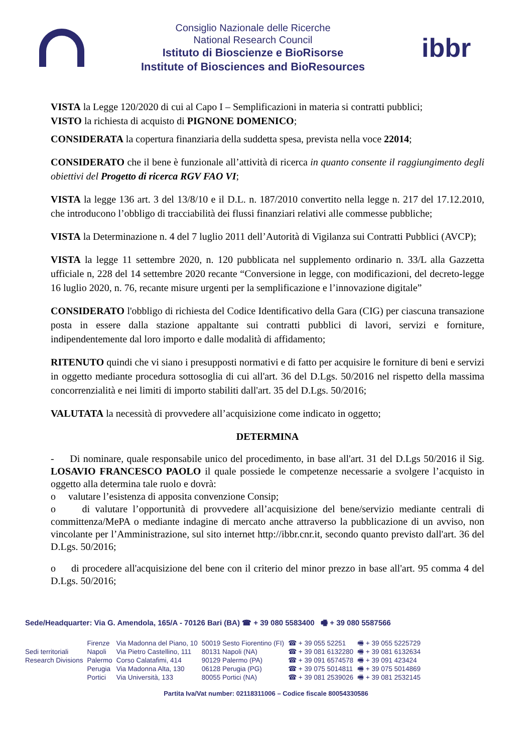Consiglio Nazionale delle Ricerche
National Research Council
Istituto di Bioscienze e BioRisorse
Institute of Biosciences and BioResources
ibbr
VISTA la Legge 120/2020 di cui al Capo I – Semplificazioni in materia si contratti pubblici;
VISTO la richiesta di acquisto di PIGNONE DOMENICO;
CONSIDERATA la copertura finanziaria della suddetta spesa, prevista nella voce 22014;
CONSIDERATO che il bene è funzionale all’attività di ricerca in quanto consente il raggiungimento degli obiettivi del Progetto di ricerca RGV FAO VI;
VISTA la legge 136 art. 3 del 13/8/10 e il D.L. n. 187/2010 convertito nella legge n. 217 del 17.12.2010, che introducono l’obbligo di tracciabilità dei flussi finanziari relativi alle commesse pubbliche;
VISTA la Determinazione n. 4 del 7 luglio 2011 dell’Autorità di Vigilanza sui Contratti Pubblici (AVCP);
VISTA la legge 11 settembre 2020, n. 120 pubblicata nel supplemento ordinario n. 33/L alla Gazzetta ufficiale n, 228 del 14 settembre 2020 recante “Conversione in legge, con modificazioni, del decreto-legge 16 luglio 2020, n. 76, recante misure urgenti per la semplificazione e l’innovazione digitale”
CONSIDERATO l'obbligo di richiesta del Codice Identificativo della Gara (CIG) per ciascuna transazione posta in essere dalla stazione appaltante sui contratti pubblici di lavori, servizi e forniture, indipendentemente dal loro importo e dalle modalità di affidamento;
RITENUTO quindi che vi siano i presupposti normativi e di fatto per acquisire le forniture di beni e servizi in oggetto mediante procedura sottosoglia di cui all'art. 36 del D.Lgs. 50/2016 nel rispetto della massima concorrenzialità e nei limiti di importo stabiliti dall'art. 35 del D.Lgs. 50/2016;
VALUTATA la necessità di provvedere all’acquisizione come indicato in oggetto;
DETERMINA
- Di nominare, quale responsabile unico del procedimento, in base all'art. 31 del D.Lgs 50/2016 il Sig. LOSAVIO FRANCESCO PAOLO il quale possiede le competenze necessarie a svolgere l’acquisto in oggetto alla determina tale ruolo e dovrà:
o valutare l’esistenza di apposita convenzione Consip;
o di valutare l’opportunità di provvedere all’acquisizione del bene/servizio mediante centrali di committenza/MePA o mediante indagine di mercato anche attraverso la pubblicazione di un avviso, non vincolante per l’Amministrazione, sul sito internet http://ibbr.cnr.it, secondo quanto previsto dall'art. 36 del D.Lgs. 50/2016;
o di procedere all'acquisizione del bene con il criterio del minor prezzo in base all'art. 95 comma 4 del D.Lgs. 50/2016;
Sede/Headquarter: Via G. Amendola, 165/A - 70126 Bari (BA) ☎ + 39 080 5583400 🖷 + 39 080 5587566
| | Firenze | Via Madonna del Piano, 10 | 50019 Sesto Fiorentino (FI) | ☎ + 39 055 52251 | 🖷 + 39 055 5225729 |
| Sedi territoriali | Napoli | Via Pietro Castellino, 111 | 80131 Napoli (NA) | ☎ + 39 081 6132280 | 🖷 + 39 081 6132634 |
| Research Divisions | Palermo | Corso Calatafimi, 414 | 90129 Palermo (PA) | ☎ + 39 091 6574578 | 🖷 + 39 091 423424 |
| | Perugia | Via Madonna Alta, 130 | 06128 Perugia (PG) | ☎ + 39 075 5014811 | 🖷 + 39 075 5014869 |
| | Portici | Via Università, 133 | 80055 Portici (NA) | ☎ + 39 081 2539026 | 🖷 + 39 081 2532145 |
Partita Iva/Vat number: 02118311006 – Codice fiscale 80054330586